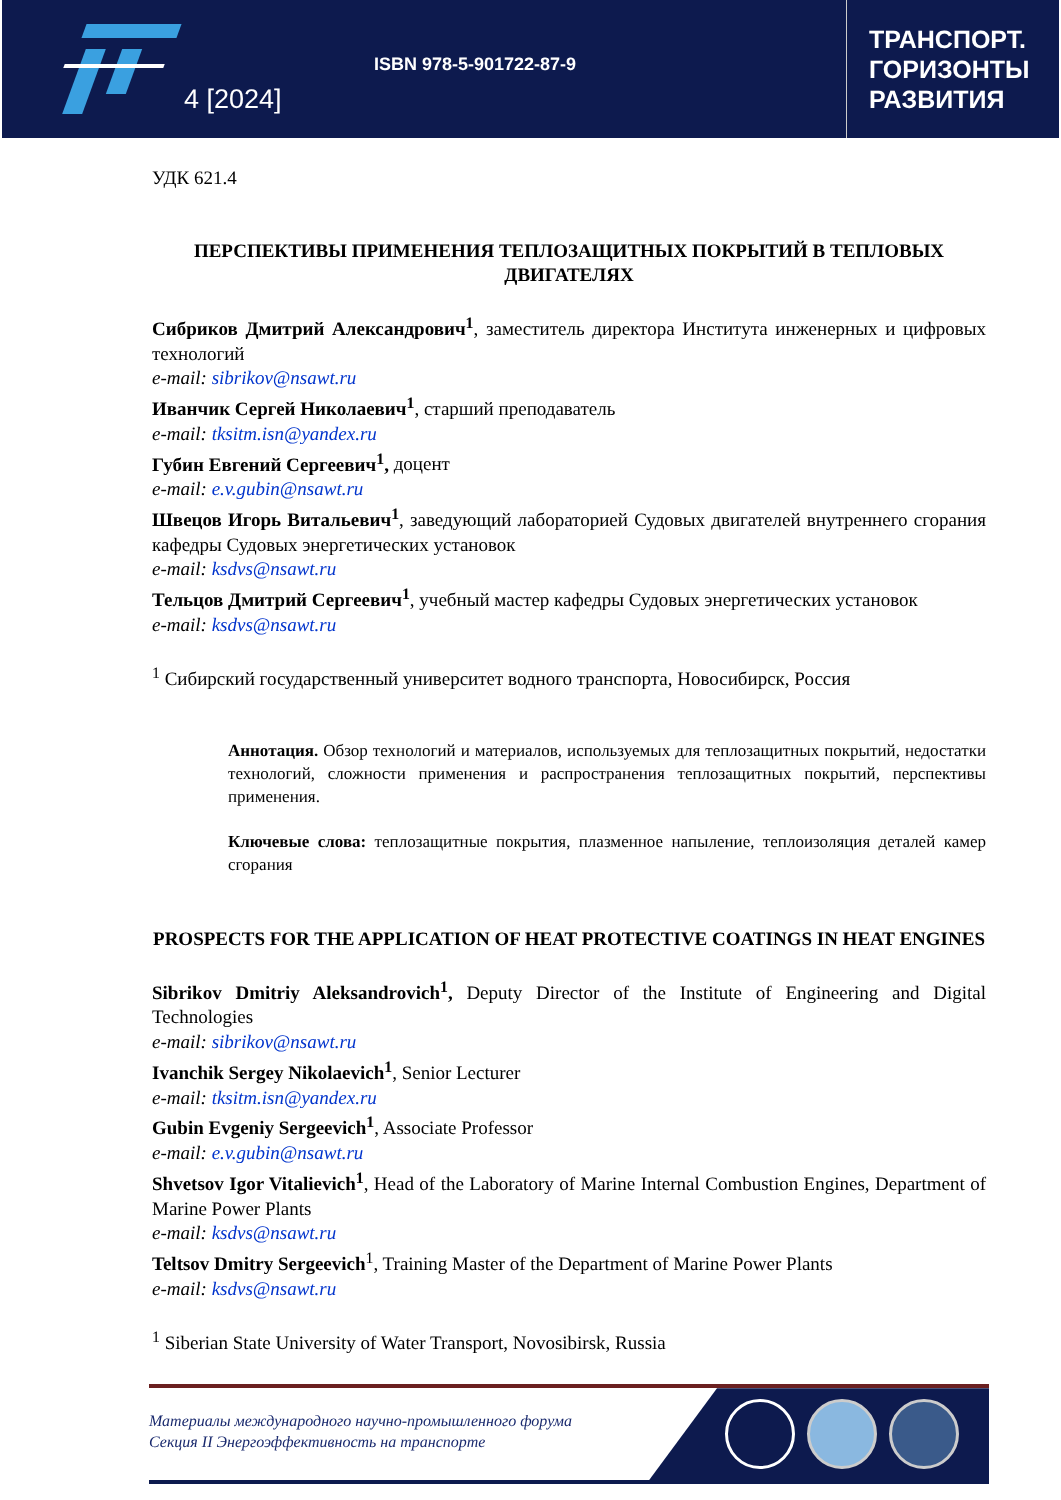4 [2024]
ISBN 978-5-901722-87-9
ТРАНСПОРТ.
ГОРИЗОНТЫ
РАЗВИТИЯ
УДК 621.4
ПЕРСПЕКТИВЫ ПРИМЕНЕНИЯ ТЕПЛОЗАЩИТНЫХ ПОКРЫТИЙ В ТЕПЛОВЫХ ДВИГАТЕЛЯХ
Сибриков Дмитрий Александрович<sup>1</sup>, заместитель директора Института инженерных и цифровых технологий
e-mail: sibrikov@nsawt.ru
Иванчик Сергей Николаевич<sup>1</sup>, старший преподаватель
e-mail: tksitm.isn@yandex.ru
Губин Евгений Сергеевич<sup>1</sup>, доцент
e-mail: e.v.gubin@nsawt.ru
Швецов Игорь Витальевич<sup>1</sup>, заведующий лабораторией Судовых двигателей внутреннего сгорания кафедры Судовых энергетических установок
e-mail: ksdvs@nsawt.ru
Тельцов Дмитрий Сергеевич<sup>1</sup>, учебный мастер кафедры Судовых энергетических установок
e-mail: ksdvs@nsawt.ru
<sup>1</sup> Сибирский государственный университет водного транспорта, Новосибирск, Россия
Аннотация. Обзор технологий и материалов, используемых для теплозащитных покрытий, недостатки технологий, сложности применения и распространения теплозащитных покрытий, перспективы применения.
Ключевые слова: теплозащитные покрытия, плазменное напыление, теплоизоляция деталей камер сгорания
PROSPECTS FOR THE APPLICATION OF HEAT PROTECTIVE COATINGS IN HEAT ENGINES
Sibrikov Dmitriy Aleksandrovich<sup>1</sup>, Deputy Director of the Institute of Engineering and Digital Technologies
e-mail: sibrikov@nsawt.ru
Ivanchik Sergey Nikolaevich<sup>1</sup>, Senior Lecturer
e-mail: tksitm.isn@yandex.ru
Gubin Evgeniy Sergeevich<sup>1</sup>, Associate Professor
e-mail: e.v.gubin@nsawt.ru
Shvetsov Igor Vitalievich<sup>1</sup>, Head of the Laboratory of Marine Internal Combustion Engines, Department of Marine Power Plants
e-mail: ksdvs@nsawt.ru
Teltsov Dmitry Sergeevich<sup>1</sup>, Training Master of the Department of Marine Power Plants
e-mail: ksdvs@nsawt.ru
<sup>1</sup> Siberian State University of Water Transport, Novosibirsk, Russia
Материалы международного научно-промышленного форума
Секция II Энергоэффективность на транспорте